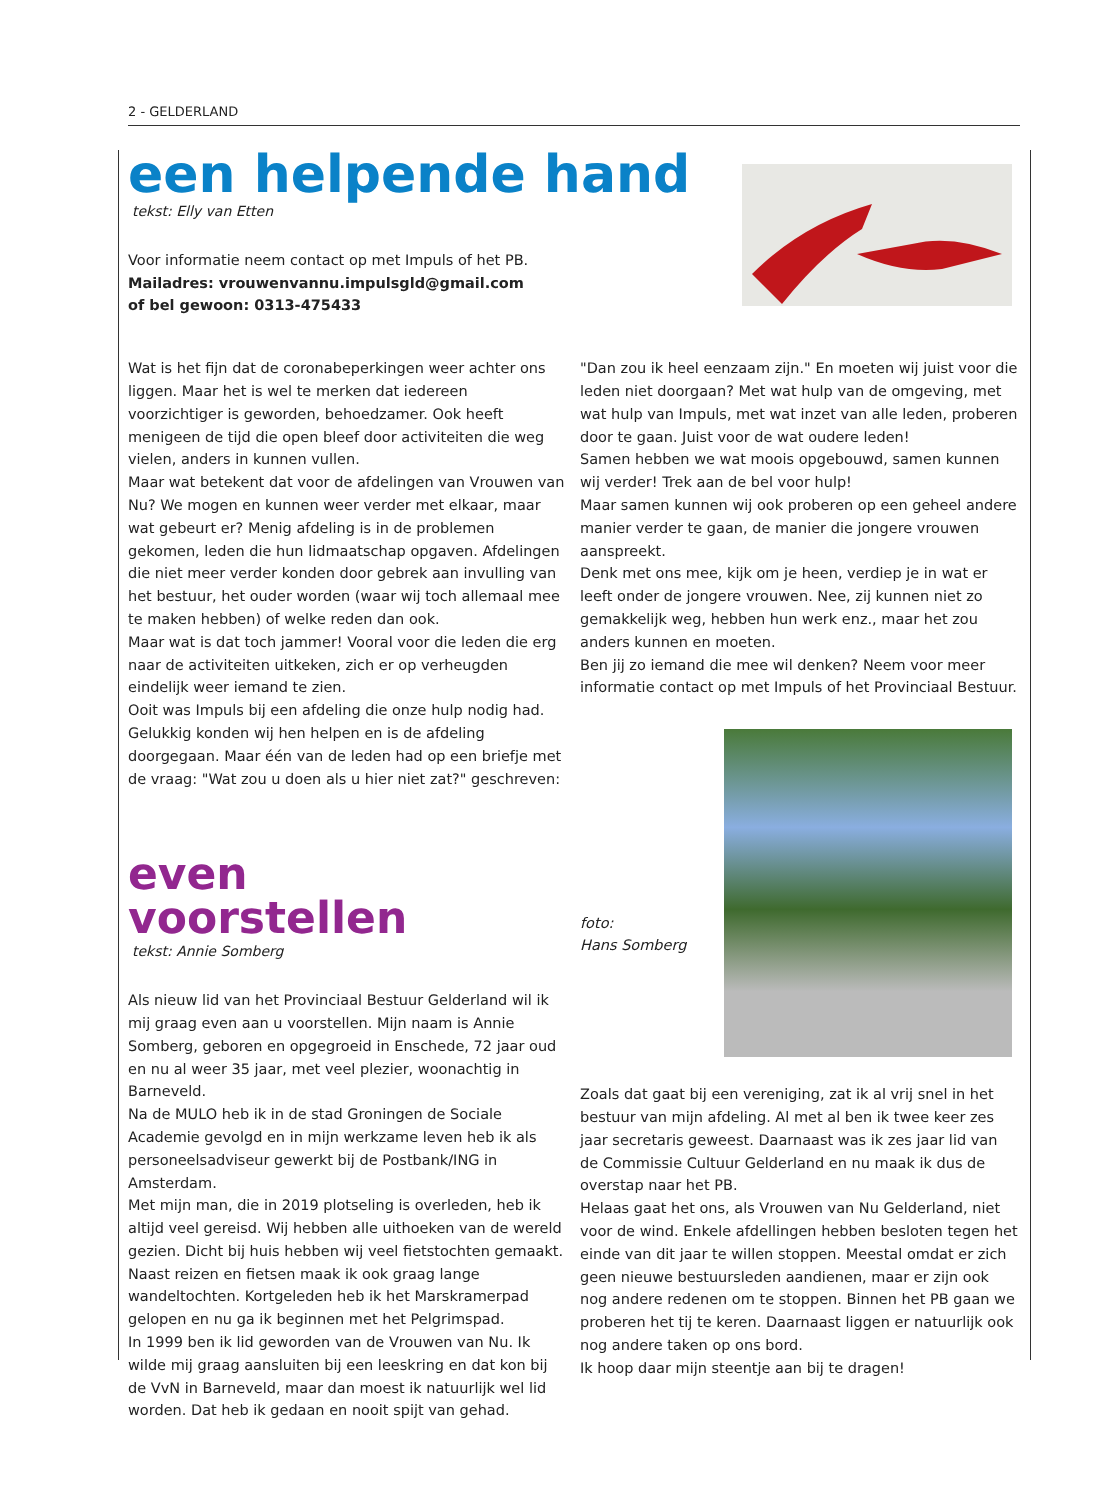2 - GELDERLAND
een helpende hand
tekst: Elly van Etten
Voor informatie neem contact op met Impuls of het PB.
Mailadres: vrouwenvannu.impulsgld@gmail.com
of bel gewoon: 0313-475433
Wat is het fijn dat de coronabeperkingen weer achter ons liggen. Maar het is wel te merken dat iedereen voorzichtiger is geworden, behoedzamer. Ook heeft menigeen de tijd die open bleef door activiteiten die weg vielen, anders in kunnen vullen.
Maar wat betekent dat voor de afdelingen van Vrouwen van Nu? We mogen en kunnen weer verder met elkaar, maar wat gebeurt er? Menig afdeling is in de problemen gekomen, leden die hun lidmaatschap opgaven. Afdelingen die niet meer verder konden door gebrek aan invulling van het bestuur, het ouder worden (waar wij toch allemaal mee te maken hebben) of welke reden dan ook.
Maar wat is dat toch jammer! Vooral voor die leden die erg naar de activiteiten uitkeken, zich er op verheugden eindelijk weer iemand te zien.
Ooit was Impuls bij een afdeling die onze hulp nodig had. Gelukkig konden wij hen helpen en is de afdeling doorgegaan. Maar één van de leden had op een briefje met de vraag: "Wat zou u doen als u hier niet zat?" geschreven:
even
voorstellen
tekst: Annie Somberg
Als nieuw lid van het Provinciaal Bestuur Gelderland wil ik mij graag even aan u voorstellen. Mijn naam is Annie Somberg, geboren en opgegroeid in Enschede, 72 jaar oud en nu al weer 35 jaar, met veel plezier, woonachtig in Barneveld.
Na de MULO heb ik in de stad Groningen de Sociale Academie gevolgd en in mijn werkzame leven heb ik als personeelsadviseur gewerkt bij de Postbank/ING in Amsterdam.
Met mijn man, die in 2019 plotseling is overleden, heb ik altijd veel gereisd. Wij hebben alle uithoeken van de wereld gezien. Dicht bij huis hebben wij veel fietstochten gemaakt. Naast reizen en fietsen maak ik ook graag lange wandeltochten. Kortgeleden heb ik het Marskramerpad gelopen en nu ga ik beginnen met het Pelgrimspad.
In 1999 ben ik lid geworden van de Vrouwen van Nu. Ik wilde mij graag aansluiten bij een leeskring en dat kon bij de VvN in Barneveld, maar dan moest ik natuurlijk wel lid worden. Dat heb ik gedaan en nooit spijt van gehad.
"Dan zou ik heel eenzaam zijn." En moeten wij juist voor die leden niet doorgaan? Met wat hulp van de omgeving, met wat hulp van Impuls, met wat inzet van alle leden, proberen door te gaan. Juist voor de wat oudere leden!
Samen hebben we wat moois opgebouwd, samen kunnen wij verder! Trek aan de bel voor hulp!
Maar samen kunnen wij ook proberen op een geheel andere manier verder te gaan, de manier die jongere vrouwen aanspreekt.
Denk met ons mee, kijk om je heen, verdiep je in wat er leeft onder de jongere vrouwen. Nee, zij kunnen niet zo gemakkelijk weg, hebben hun werk enz., maar het zou anders kunnen en moeten.
Ben jij zo iemand die mee wil denken? Neem voor meer informatie contact op met Impuls of het Provinciaal Bestuur.
foto:
Hans Somberg
Zoals dat gaat bij een vereniging, zat ik al vrij snel in het bestuur van mijn afdeling. Al met al ben ik twee keer zes jaar secretaris geweest. Daarnaast was ik zes jaar lid van de Commissie Cultuur Gelderland en nu maak ik dus de overstap naar het PB.
Helaas gaat het ons, als Vrouwen van Nu Gelderland, niet voor de wind. Enkele afdellingen hebben besloten tegen het einde van dit jaar te willen stoppen. Meestal omdat er zich geen nieuwe bestuursleden aandienen, maar er zijn ook nog andere redenen om te stoppen. Binnen het PB gaan we proberen het tij te keren. Daarnaast liggen er natuurlijk ook nog andere taken op ons bord.
Ik hoop daar mijn steentje aan bij te dragen!